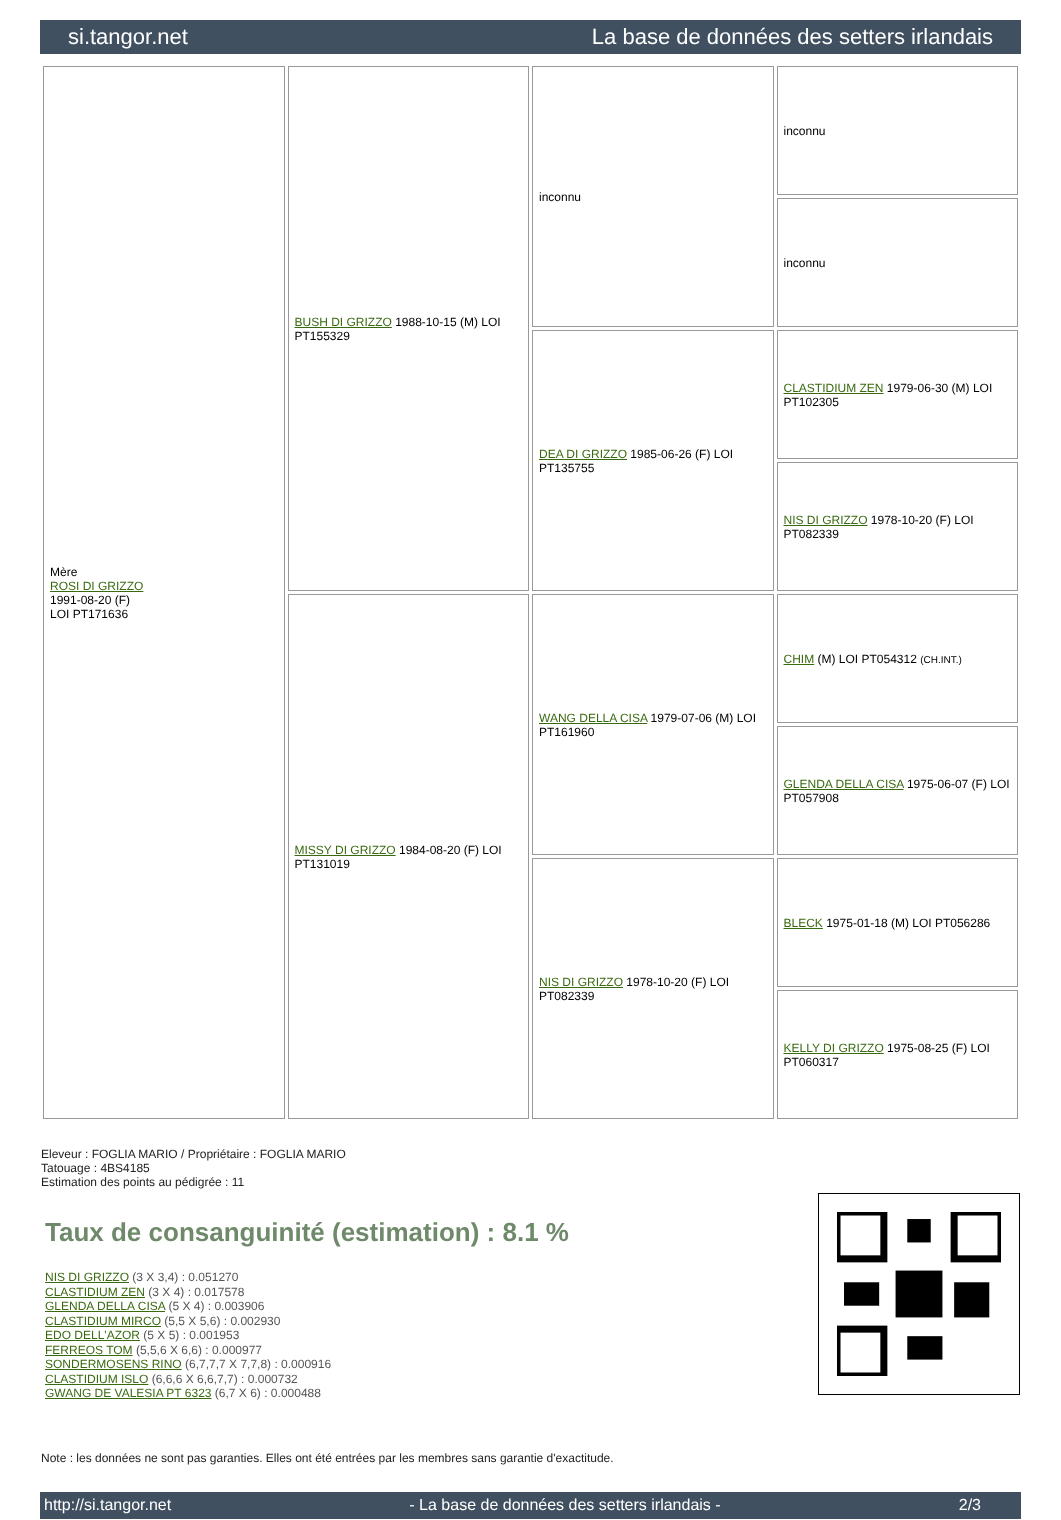si.tangor.net La base de données des setters irlandais
| Mère ROSI DI GRIZZO 1991-08-20 (F) LOI PT171636 | BUSH DI GRIZZO 1988-10-15 (M) LOI PT155329 | inconnu | inconnu |
| | | | inconnu |
| | | DEA DI GRIZZO 1985-06-26 (F) LOI PT135755 | CLASTIDIUM ZEN 1979-06-30 (M) LOI PT102305 |
| | | | NIS DI GRIZZO 1978-10-20 (F) LOI PT082339 |
| | MISSY DI GRIZZO 1984-08-20 (F) LOI PT131019 | WANG DELLA CISA 1979-07-06 (M) LOI PT161960 | CHIM (M) LOI PT054312 (CH.INT.) |
| | | | GLENDA DELLA CISA 1975-06-07 (F) LOI PT057908 |
| | | NIS DI GRIZZO 1978-10-20 (F) LOI PT082339 | BLECK 1975-01-18 (M) LOI PT056286 |
| | | | KELLY DI GRIZZO 1975-08-25 (F) LOI PT060317 |
Eleveur : FOGLIA MARIO / Propriétaire : FOGLIA MARIO
Tatouage : 4BS4185
Estimation des points au pédigrée : 11
Taux de consanguinité (estimation) : 8.1 %
NIS DI GRIZZO (3 X 3,4) : 0.051270
CLASTIDIUM ZEN (3 X 4) : 0.017578
GLENDA DELLA CISA (5 X 4) : 0.003906
CLASTIDIUM MIRCO (5,5 X 5,6) : 0.002930
EDO DELL'AZOR (5 X 5) : 0.001953
FERREOS TOM (5,5,6 X 6,6) : 0.000977
SONDERMOSENS RINO (6,7,7,7 X 7,7,8) : 0.000916
CLASTIDIUM ISLO (6,6,6 X 6,6,7,7) : 0.000732
GWANG DE VALESIA PT 6323 (6,7 X 6) : 0.000488
Note : les données ne sont pas garanties. Elles ont été entrées par les membres sans garantie d'exactitude.
http://si.tangor.net - La base de données des setters irlandais - 2/3